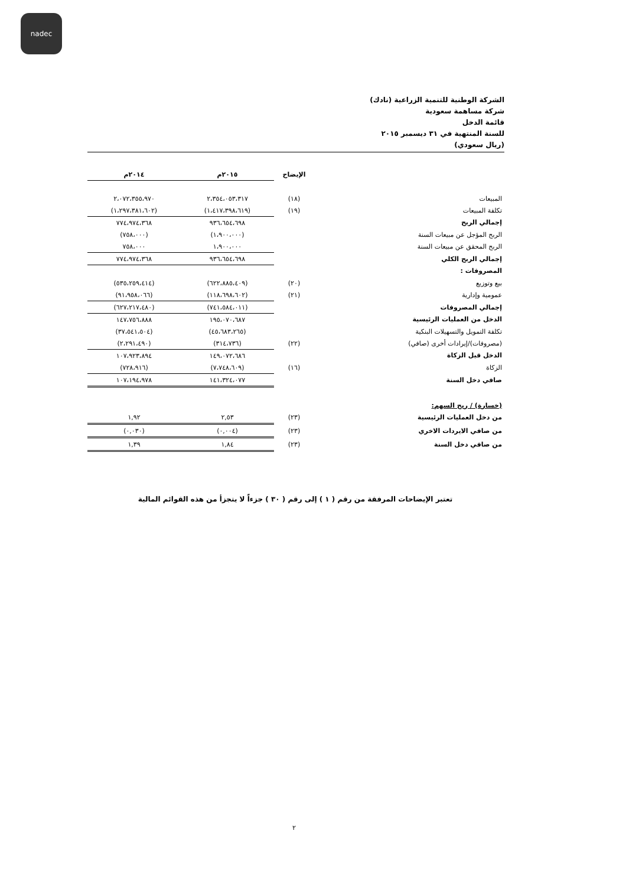nadec
الشركة الوطنية للتنمية الزراعية (نادك)
شركة مساهمة سعودية
قائمة الدخل
للسنة المنتهية في ٣١ ديسمبر ٢٠١٥
(ريال سعودي)
| | الإيضاح | ٢٠١٥م | ٢٠١٤م |
| --- | --- | --- | --- |
| المبيعات | (١٨) | ٢،٣٥٤،٠٥٣،٣١٧ | ٢،٠٧٢،٣٥٥،٩٧٠ |
| تكلفة المبيعات | (١٩) | (١،٤١٧،٣٩٨،٦١٩) | (١،٢٩٧،٣٨١،٦٠٢) |
| إجمالي الربح | | ٩٣٦،٦٥٤،٦٩٨ | ٧٧٤،٩٧٤،٣٦٨ |
| الربح المؤجل عن مبيعات السنة | | (١،٩٠٠،٠٠٠) | (٧٥٨،٠٠٠) |
| الربح المحقق عن مبيعات السنة | | ١،٩٠٠،٠٠٠ | ٧٥٨،٠٠٠ |
| إجمالي الربح الكلي | | ٩٣٦،٦٥٤،٦٩٨ | ٧٧٤،٩٧٤،٣٦٨ |
| المصروفات : | | | |
| بيع وتوزيع | (٢٠) | (٦٢٢،٨٨٥،٤٠٩) | (٥٣٥،٢٥٩،٤١٤) |
| عمومية وإدارية | (٢١) | (١١٨،٦٩٨،٦٠٢) | (٩١،٩٥٨،٠٦٦) |
| إجمالي المصروفات | | (٧٤١،٥٨٤،٠١١) | (٦٢٧،٢١٧،٤٨٠) |
| الدخل من العمليات الرئيسية | | ١٩٥،٠٧٠،٦٨٧ | ١٤٧،٧٥٦،٨٨٨ |
| تكلفة التمويل والتسهيلات البنكية | | (٤٥،٦٨٣،٢٦٥) | (٣٧،٥٤١،٥٠٤) |
| (مصروفات)/إيرادات أخرى (صافي) | (٢٢) | (٣١٤،٧٣٦) | (٢،٢٩١،٤٩٠) |
| الدخل قبل الزكاة | | ١٤٩،٠٧٢،٦٨٦ | ١٠٧،٩٢٣،٨٩٤ |
| الزكاة | (١٦) | (٧،٧٤٨،٦٠٩) | (٧٢٨،٩١٦) |
| صافي دخل السنة | | ١٤١،٣٢٤،٠٧٧ | ١٠٧،١٩٤،٩٧٨ |
| (خسارة) / ربح السهم: | | | |
| من دخل العمليات الرئيسية | (٢٣) | ٢,٥٣ | ١,٩٢ |
| من صافي الايردات الاخري | (٢٣) | (٠,٠٠٤) | (٠,٠٣٠) |
| من صافي دخل السنة | (٢٣) | ١,٨٤ | ١,٣٩ |
تعتبر الإيضاحات المرفقة من رقم ( ١ ) إلى رقم ( ٣٠ ) جزءاً لا يتجزأ من هذه القوائم المالية
٢